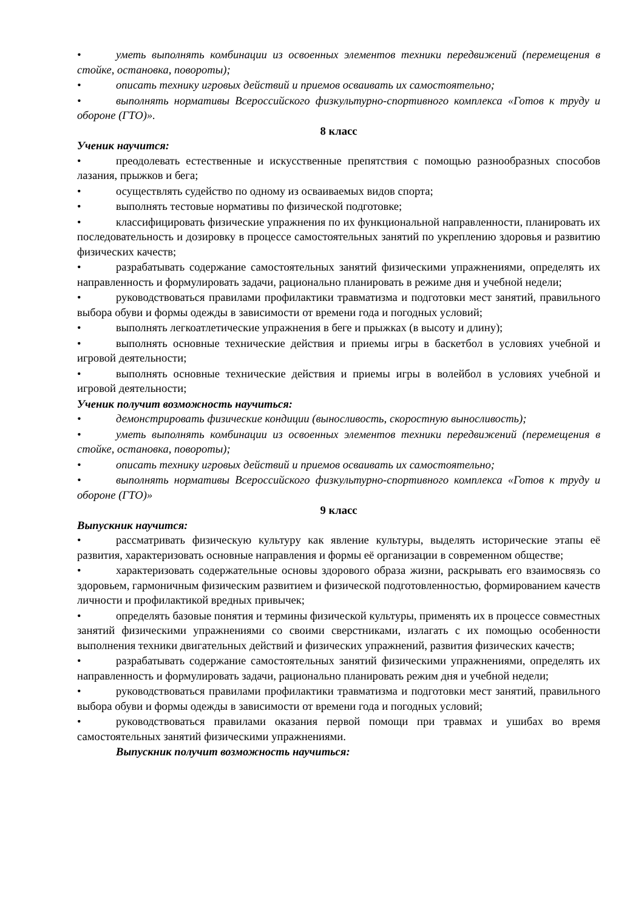• уметь выполнять комбинации из освоенных элементов техники передвижений (перемещения в стойке, остановка, повороты);
• описать технику игровых действий и приемов осваивать их самостоятельно;
• выполнять нормативы Всероссийского физкультурно-спортивного комплекса «Готов к труду и обороне (ГТО)».
8 класс
Ученик научится:
• преодолевать естественные и искусственные препятствия с помощью разнообразных способов лазания, прыжков и бега;
• осуществлять судейство по одному из осваиваемых видов спорта;
• выполнять тестовые нормативы по физической подготовке;
• классифицировать физические упражнения по их функциональной направленности, планировать их последовательность и дозировку в процессе самостоятельных занятий по укреплению здоровья и развитию физических качеств;
• разрабатывать содержание самостоятельных занятий физическими упражнениями, определять их направленность и формулировать задачи, рационально планировать в режиме дня и учебной недели;
• руководствоваться правилами профилактики травматизма и подготовки мест занятий, правильного выбора обуви и формы одежды в зависимости от времени года и погодных условий;
• выполнять легкоатлетические упражнения в беге и прыжках (в высоту и длину);
• выполнять основные технические действия и приемы игры в баскетбол в условиях учебной и игровой деятельности;
• выполнять основные технические действия и приемы игры в волейбол в условиях учебной и игровой деятельности;
Ученик получит возможность научиться:
• демонстрировать физические кондиции (выносливость, скоростную выносливость);
• уметь выполнять комбинации из освоенных элементов техники передвижений (перемещения в стойке, остановка, повороты);
• описать технику игровых действий и приемов осваивать их самостоятельно;
• выполнять нормативы Всероссийского физкультурно-спортивного комплекса «Готов к труду и обороне (ГТО)»
9 класс
Выпускник научится:
• рассматривать физическую культуру как явление культуры, выделять исторические этапы её развития, характеризовать основные направления и формы её организации в современном обществе;
• характеризовать содержательные основы здорового образа жизни, раскрывать его взаимосвязь со здоровьем, гармоничным физическим развитием и физической подготовленностью, формированием качеств личности и профилактикой вредных привычек;
• определять базовые понятия и термины физической культуры, применять их в процессе совместных занятий физическими упражнениями со своими сверстниками, излагать с их помощью особенности выполнения техники двигательных действий и физических упражнений, развития физических качеств;
• разрабатывать содержание самостоятельных занятий физическими упражнениями, определять их направленность и формулировать задачи, рационально планировать режим дня и учебной недели;
• руководствоваться правилами профилактики травматизма и подготовки мест занятий, правильного выбора обуви и формы одежды в зависимости от времени года и погодных условий;
• руководствоваться правилами оказания первой помощи при травмах и ушибах во время самостоятельных занятий физическими упражнениями.
Выпускник получит возможность научиться: